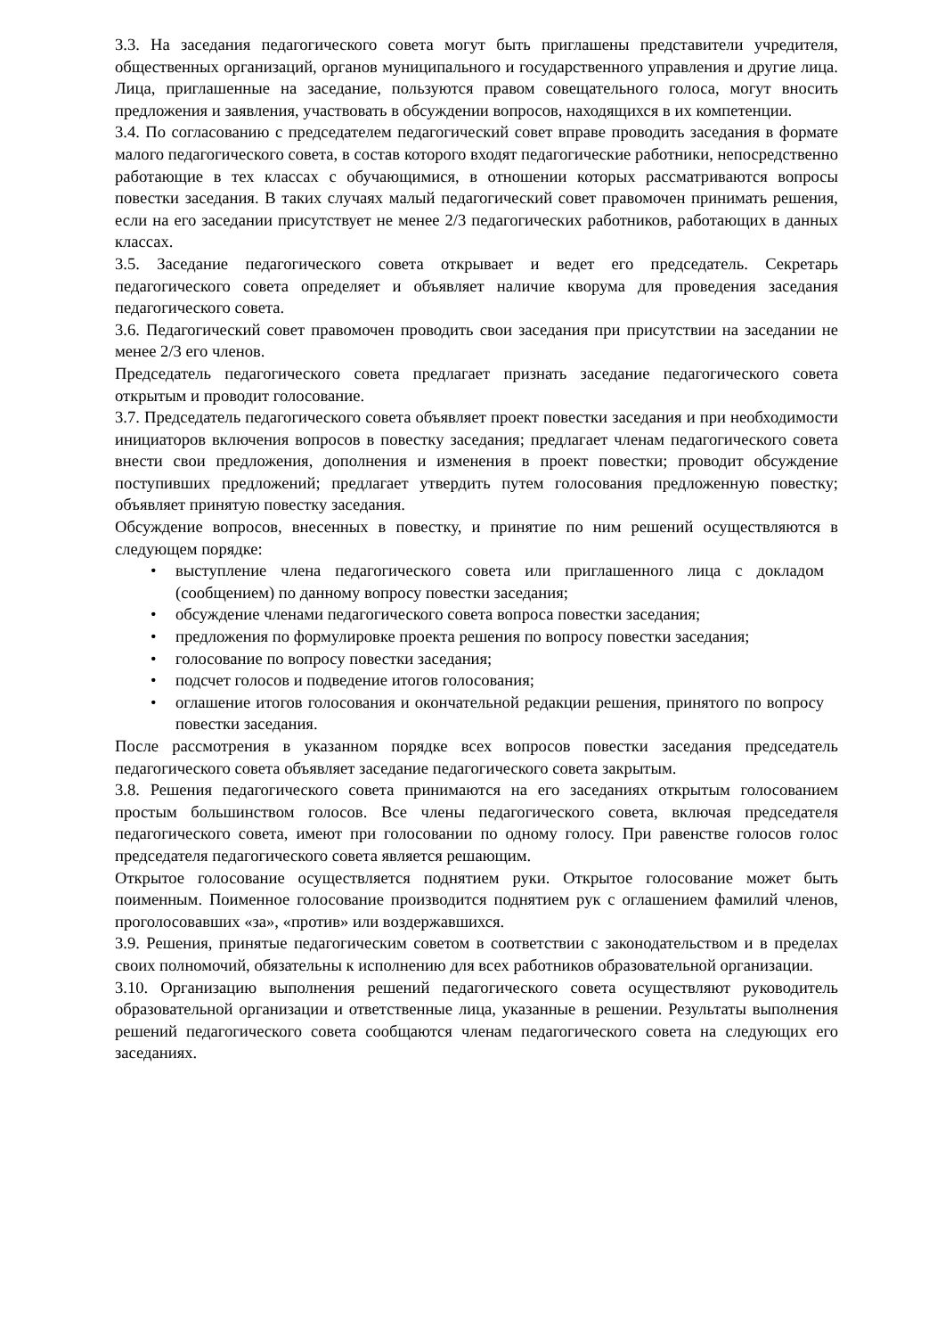3.3. На заседания педагогического совета могут быть приглашены представители учредителя, общественных организаций, органов муниципального и государственного управления и другие лица. Лица, приглашенные на заседание, пользуются правом совещательного голоса, могут вносить предложения и заявления, участвовать в обсуждении вопросов, находящихся в их компетенции.
3.4. По согласованию с председателем педагогический совет вправе проводить заседания в формате малого педагогического совета, в состав которого входят педагогические работники, непосредственно работающие в тех классах с обучающимися, в отношении которых рассматриваются вопросы повестки заседания. В таких случаях малый педагогический совет правомочен принимать решения, если на его заседании присутствует не менее 2/3 педагогических работников, работающих в данных классах.
3.5. Заседание педагогического совета открывает и ведет его председатель. Секретарь педагогического совета определяет и объявляет наличие кворума для проведения заседания педагогического совета.
3.6. Педагогический совет правомочен проводить свои заседания при присутствии на заседании не менее 2/3 его членов.
Председатель педагогического совета предлагает признать заседание педагогического совета открытым и проводит голосование.
3.7. Председатель педагогического совета объявляет проект повестки заседания и при необходимости инициаторов включения вопросов в повестку заседания; предлагает членам педагогического совета внести свои предложения, дополнения и изменения в проект повестки; проводит обсуждение поступивших предложений; предлагает утвердить путем голосования предложенную повестку; объявляет принятую повестку заседания.
Обсуждение вопросов, внесенных в повестку, и принятие по ним решений осуществляются в следующем порядке:
• выступление члена педагогического совета или приглашенного лица с докладом (сообщением) по данному вопросу повестки заседания;
• обсуждение членами педагогического совета вопроса повестки заседания;
• предложения по формулировке проекта решения по вопросу повестки заседания;
• голосование по вопросу повестки заседания;
• подсчет голосов и подведение итогов голосования;
• оглашение итогов голосования и окончательной редакции решения, принятого по вопросу повестки заседания.
После рассмотрения в указанном порядке всех вопросов повестки заседания председатель педагогического совета объявляет заседание педагогического совета закрытым.
3.8. Решения педагогического совета принимаются на его заседаниях открытым голосованием простым большинством голосов. Все члены педагогического совета, включая председателя педагогического совета, имеют при голосовании по одному голосу. При равенстве голосов голос председателя педагогического совета является решающим.
Открытое голосование осуществляется поднятием руки. Открытое голосование может быть поименным. Поименное голосование производится поднятием рук с оглашением фамилий членов, проголосовавших «за», «против» или воздержавшихся.
3.9. Решения, принятые педагогическим советом в соответствии с законодательством и в пределах своих полномочий, обязательны к исполнению для всех работников образовательной организации.
3.10. Организацию выполнения решений педагогического совета осуществляют руководитель образовательной организации и ответственные лица, указанные в решении. Результаты выполнения решений педагогического совета сообщаются членам педагогического совета на следующих его заседаниях.